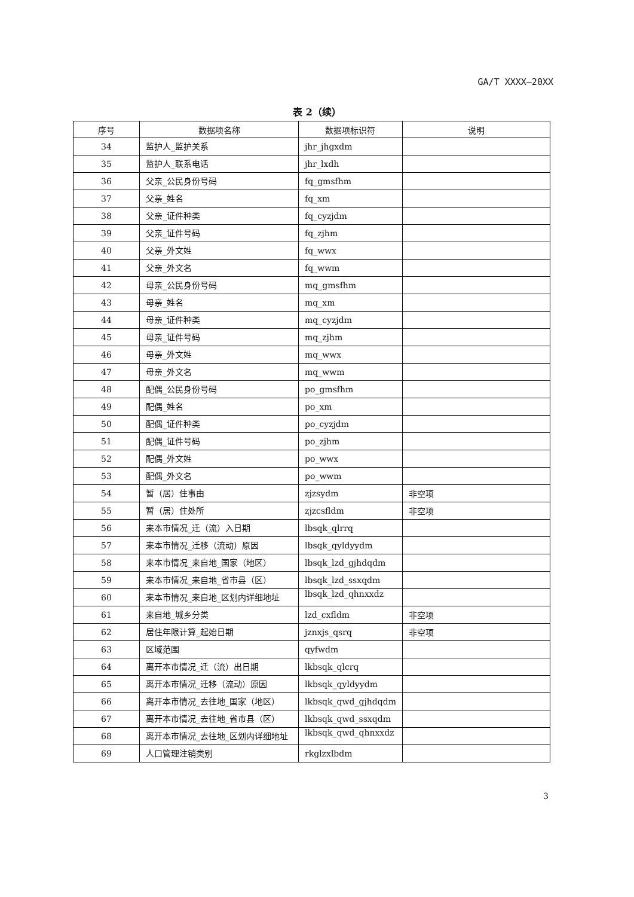GA/T XXXX—20XX
表 2（续）
| 序号 | 数据项名称 | 数据项标识符 | 说明 |
| --- | --- | --- | --- |
| 34 | 监护人_监护关系 | jhr_jhgxdm | |
| 35 | 监护人_联系电话 | jhr_lxdh | |
| 36 | 父亲_公民身份号码 | fq_gmsfhm | |
| 37 | 父亲_姓名 | fq_xm | |
| 38 | 父亲_证件种类 | fq_cyzjdm | |
| 39 | 父亲_证件号码 | fq_zjhm | |
| 40 | 父亲_外文姓 | fq_wwx | |
| 41 | 父亲_外文名 | fq_wwm | |
| 42 | 母亲_公民身份号码 | mq_gmsfhm | |
| 43 | 母亲_姓名 | mq_xm | |
| 44 | 母亲_证件种类 | mq_cyzjdm | |
| 45 | 母亲_证件号码 | mq_zjhm | |
| 46 | 母亲_外文姓 | mq_wwx | |
| 47 | 母亲_外文名 | mq_wwm | |
| 48 | 配偶_公民身份号码 | po_gmsfhm | |
| 49 | 配偶_姓名 | po_xm | |
| 50 | 配偶_证件种类 | po_cyzjdm | |
| 51 | 配偶_证件号码 | po_zjhm | |
| 52 | 配偶_外文姓 | po_wwx | |
| 53 | 配偶_外文名 | po_wwm | |
| 54 | 暂（居）住事由 | zjzsydm | 非空项 |
| 55 | 暂（居）住处所 | zjzcsfldm | 非空项 |
| 56 | 来本市情况_迁（流）入日期 | lbsqk_qlrrq | |
| 57 | 来本市情况_迁移（流动）原因 | lbsqk_qyldyydm | |
| 58 | 来本市情况_来自地_国家（地区） | lbsqk_lzd_gjhdqdm | |
| 59 | 来本市情况_来自地_省市县（区） | lbsqk_lzd_ssxqdm | |
| 60 | 来本市情况_来自地_区划内详细地址 | lbsqk_lzd_qhnxxdz | |
| 61 | 来自地_城乡分类 | lzd_cxfldm | 非空项 |
| 62 | 居住年限计算_起始日期 | jznxjs_qsrq | 非空项 |
| 63 | 区域范围 | qyfwdm | |
| 64 | 离开本市情况_迁（流）出日期 | lkbsqk_qlcrq | |
| 65 | 离开本市情况_迁移（流动）原因 | lkbsqk_qyldyydm | |
| 66 | 离开本市情况_去往地_国家（地区） | lkbsqk_qwd_gjhdqdm | |
| 67 | 离开本市情况_去往地_省市县（区） | lkbsqk_qwd_ssxqdm | |
| 68 | 离开本市情况_去往地_区划内详细地址 | lkbsqk_qwd_qhnxxdz | |
| 69 | 人口管理注销类别 | rkglzxlbdm | |
3